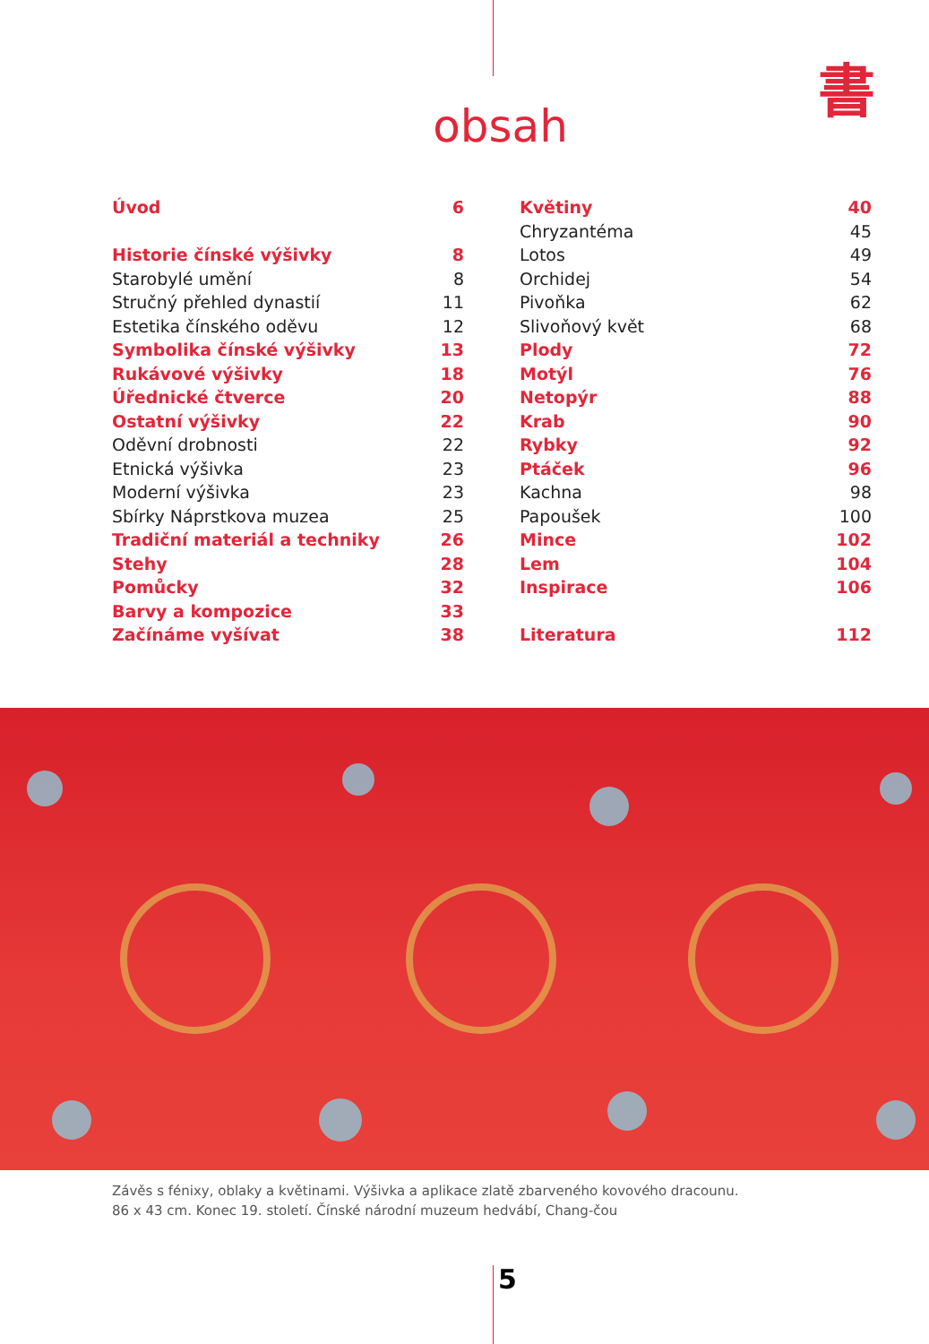書
obsah
Úvod 6
Historie čínské výšivky 8
Starobylé umění 8
Stručný přehled dynastií 11
Estetika čínského oděvu 12
Symbolika čínské výšivky 13
Rukávové výšivky 18
Úřednické čtverce 20
Ostatní výšivky 22
Oděvní drobnosti 22
Etnická výšivka 23
Moderní výšivka 23
Sbírky Náprstkova muzea 25
Tradiční materiál a techniky 26
Stehy 28
Pomůcky 32
Barvy a kompozice 33
Začínáme vyšívat 38
Květiny 40
Chryzantéma 45
Lotos 49
Orchidej 54
Pivoňka 62
Slivoňový květ 68
Plody 72
Motýl 76
Netopýr 88
Krab 90
Rybky 92
Ptáček 96
Kachna 98
Papoušek 100
Mince 102
Lem 104
Inspirace 106
Literatura 112
Závěs s fénixy, oblaky a květinami. Výšivka a aplikace zlatě zbarveného kovového dracounu.
86 x 43 cm. Konec 19. století. Čínské národní muzeum hedvábí, Chang-čou
5